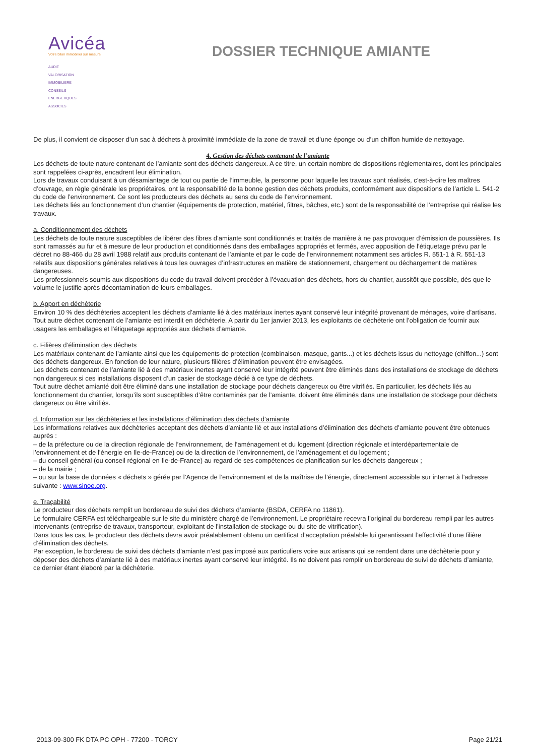Avicéa
Votre bilan immobilier sur mesure
AUDIT
VALORISATION
IMMOBILIERE
CONSEILS
ENERGETIQUES
ASSOCIES
DOSSIER TECHNIQUE AMIANTE
De plus, il convient de disposer d’un sac à déchets à proximité immédiate de la zone de travail et d’une éponge ou d’un chiffon humide de nettoyage.
4. Gestion des déchets contenant de l’amiante
Les déchets de toute nature contenant de l’amiante sont des déchets dangereux. A ce titre, un certain nombre de dispositions réglementaires, dont les principales sont rappelées ci-après, encadrent leur élimination.
Lors de travaux conduisant à un désamiantage de tout ou partie de l’immeuble, la personne pour laquelle les travaux sont réalisés, c’est-à-dire les maîtres d’ouvrage, en règle générale les propriétaires, ont la responsabilité de la bonne gestion des déchets produits, conformément aux dispositions de l’article L. 541-2 du code de l’environnement. Ce sont les producteurs des déchets au sens du code de l’environnement.
Les déchets liés au fonctionnement d’un chantier (équipements de protection, matériel, filtres, bâches, etc.) sont de la responsabilité de l’entreprise qui réalise les travaux.
a. Conditionnement des déchets
Les déchets de toute nature susceptibles de libérer des fibres d’amiante sont conditionnés et traités de manière à ne pas provoquer d’émission de poussières. Ils sont ramassés au fur et à mesure de leur production et conditionnés dans des emballages appropriés et fermés, avec apposition de l’étiquetage prévu par le décret no 88-466 du 28 avril 1988 relatif aux produits contenant de l’amiante et par le code de l’environnement notamment ses articles R. 551-1 à R. 551-13 relatifs aux dispositions générales relatives à tous les ouvrages d’infrastructures en matière de stationnement, chargement ou déchargement de matières dangereuses.
Les professionnels soumis aux dispositions du code du travail doivent procéder à l’évacuation des déchets, hors du chantier, aussitôt que possible, dès que le volume le justifie après décontamination de leurs emballages.
b. Apport en déchèterie
Environ 10 % des déchèteries acceptent les déchets d’amiante lié à des matériaux inertes ayant conservé leur intégrité provenant de ménages, voire d’artisans. Tout autre déchet contenant de l’amiante est interdit en déchèterie. A partir du 1er janvier 2013, les exploitants de déchèterie ont l’obligation de fournir aux usagers les emballages et l’étiquetage appropriés aux déchets d’amiante.
c. Filières d’élimination des déchets
Les matériaux contenant de l’amiante ainsi que les équipements de protection (combinaison, masque, gants...) et les déchets issus du nettoyage (chiffon...) sont des déchets dangereux. En fonction de leur nature, plusieurs filières d’élimination peuvent être envisagées.
Les déchets contenant de l’amiante lié à des matériaux inertes ayant conservé leur intégrité peuvent être éliminés dans des installations de stockage de déchets non dangereux si ces installations disposent d’un casier de stockage dédié à ce type de déchets.
Tout autre déchet amianté doit être éliminé dans une installation de stockage pour déchets dangereux ou être vitrifiés. En particulier, les déchets liés au fonctionnement du chantier, lorsqu’ils sont susceptibles d’être contaminés par de l’amiante, doivent être éliminés dans une installation de stockage pour déchets dangereux ou être vitrifiés.
d. Information sur les déchèteries et les installations d’élimination des déchets d’amiante
Les informations relatives aux déchèteries acceptant des déchets d’amiante lié et aux installations d’élimination des déchets d’amiante peuvent être obtenues auprès :
– de la préfecture ou de la direction régionale de l’environnement, de l’aménagement et du logement (direction régionale et interdépartementale de l’environnement et de l’énergie en Ile-de-France) ou de la direction de l’environnement, de l’aménagement et du logement ;
– du conseil général (ou conseil régional en Ile-de-France) au regard de ses compétences de planification sur les déchets dangereux ;
– de la mairie ;
– ou sur la base de données « déchets » gérée par l’Agence de l’environnement et de la maîtrise de l’énergie, directement accessible sur internet à l’adresse suivante : www.sinoe.org.
e. Traçabilité
Le producteur des déchets remplit un bordereau de suivi des déchets d’amiante (BSDA, CERFA no 11861).
Le formulaire CERFA est téléchargeable sur le site du ministère chargé de l’environnement. Le propriétaire recevra l’original du bordereau rempli par les autres intervenants (entreprise de travaux, transporteur, exploitant de l’installation de stockage ou du site de vitrification).
Dans tous les cas, le producteur des déchets devra avoir préalablement obtenu un certificat d’acceptation préalable lui garantissant l’effectivité d’une filière d’élimination des déchets.
Par exception, le bordereau de suivi des déchets d’amiante n’est pas imposé aux particuliers voire aux artisans qui se rendent dans une déchèterie pour y déposer des déchets d’amiante lié à des matériaux inertes ayant conservé leur intégrité. Ils ne doivent pas remplir un bordereau de suivi de déchets d’amiante, ce dernier étant élaboré par la déchèterie.
2013-09-300 FK DTA PC OPH - 77200 - TORCY Page 21/21